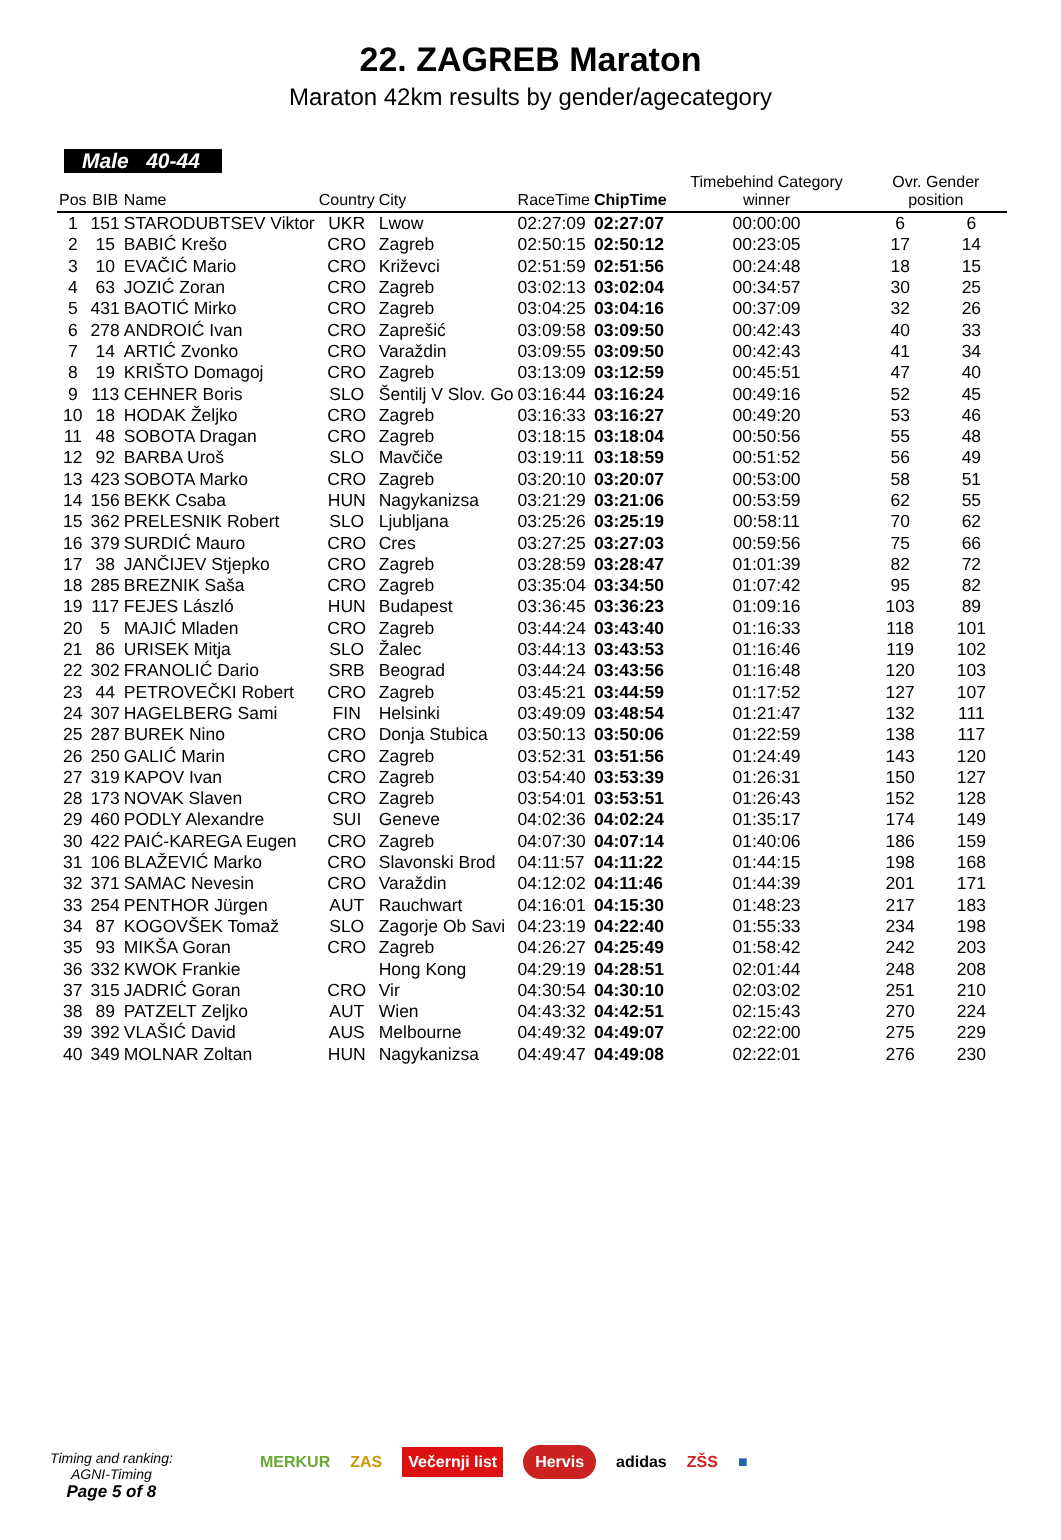22. ZAGREB Maraton
Maraton 42km results by gender/agecategory
Male 40-44
| Pos | BIB | Name | Country | City | RaceTime | ChipTime | Timebehind Category winner | Ovr. Gender position | |
| --- | --- | --- | --- | --- | --- | --- | --- | --- | --- |
| 1 | 151 | STARODUBTSEV Viktor | UKR | Lwow | 02:27:09 | 02:27:07 | 00:00:00 | 6 | 6 |
| 2 | 15 | BABIĆ Krešo | CRO | Zagreb | 02:50:15 | 02:50:12 | 00:23:05 | 17 | 14 |
| 3 | 10 | EVAČIĆ Mario | CRO | Križevci | 02:51:59 | 02:51:56 | 00:24:48 | 18 | 15 |
| 4 | 63 | JOZIĆ Zoran | CRO | Zagreb | 03:02:13 | 03:02:04 | 00:34:57 | 30 | 25 |
| 5 | 431 | BAOTIĆ Mirko | CRO | Zagreb | 03:04:25 | 03:04:16 | 00:37:09 | 32 | 26 |
| 6 | 278 | ANDROIĆ Ivan | CRO | Zaprešić | 03:09:58 | 03:09:50 | 00:42:43 | 40 | 33 |
| 7 | 14 | ARTIĆ Zvonko | CRO | Varaždin | 03:09:55 | 03:09:50 | 00:42:43 | 41 | 34 |
| 8 | 19 | KRIŠTO Domagoj | CRO | Zagreb | 03:13:09 | 03:12:59 | 00:45:51 | 47 | 40 |
| 9 | 113 | CEHNER Boris | SLO | Šentilj V Slov. Go | 03:16:44 | 03:16:24 | 00:49:16 | 52 | 45 |
| 10 | 18 | HODAK Željko | CRO | Zagreb | 03:16:33 | 03:16:27 | 00:49:20 | 53 | 46 |
| 11 | 48 | SOBOTA Dragan | CRO | Zagreb | 03:18:15 | 03:18:04 | 00:50:56 | 55 | 48 |
| 12 | 92 | BARBA Uroš | SLO | Mavčiče | 03:19:11 | 03:18:59 | 00:51:52 | 56 | 49 |
| 13 | 423 | SOBOTA Marko | CRO | Zagreb | 03:20:10 | 03:20:07 | 00:53:00 | 58 | 51 |
| 14 | 156 | BEKK Csaba | HUN | Nagykanizsa | 03:21:29 | 03:21:06 | 00:53:59 | 62 | 55 |
| 15 | 362 | PRELESNIK Robert | SLO | Ljubljana | 03:25:26 | 03:25:19 | 00:58:11 | 70 | 62 |
| 16 | 379 | SURDIĆ Mauro | CRO | Cres | 03:27:25 | 03:27:03 | 00:59:56 | 75 | 66 |
| 17 | 38 | JANČIJEV Stjepko | CRO | Zagreb | 03:28:59 | 03:28:47 | 01:01:39 | 82 | 72 |
| 18 | 285 | BREZNIK Saša | CRO | Zagreb | 03:35:04 | 03:34:50 | 01:07:42 | 95 | 82 |
| 19 | 117 | FEJES László | HUN | Budapest | 03:36:45 | 03:36:23 | 01:09:16 | 103 | 89 |
| 20 | 5 | MAJIĆ Mladen | CRO | Zagreb | 03:44:24 | 03:43:40 | 01:16:33 | 118 | 101 |
| 21 | 86 | URISEK Mitja | SLO | Žalec | 03:44:13 | 03:43:53 | 01:16:46 | 119 | 102 |
| 22 | 302 | FRANOLIĆ Dario | SRB | Beograd | 03:44:24 | 03:43:56 | 01:16:48 | 120 | 103 |
| 23 | 44 | PETROVEČKI Robert | CRO | Zagreb | 03:45:21 | 03:44:59 | 01:17:52 | 127 | 107 |
| 24 | 307 | HAGELBERG Sami | FIN | Helsinki | 03:49:09 | 03:48:54 | 01:21:47 | 132 | 111 |
| 25 | 287 | BUREK Nino | CRO | Donja Stubica | 03:50:13 | 03:50:06 | 01:22:59 | 138 | 117 |
| 26 | 250 | GALIĆ Marin | CRO | Zagreb | 03:52:31 | 03:51:56 | 01:24:49 | 143 | 120 |
| 27 | 319 | KAPOV Ivan | CRO | Zagreb | 03:54:40 | 03:53:39 | 01:26:31 | 150 | 127 |
| 28 | 173 | NOVAK Slaven | CRO | Zagreb | 03:54:01 | 03:53:51 | 01:26:43 | 152 | 128 |
| 29 | 460 | PODLY Alexandre | SUI | Geneve | 04:02:36 | 04:02:24 | 01:35:17 | 174 | 149 |
| 30 | 422 | PAIĆ-KAREGA Eugen | CRO | Zagreb | 04:07:30 | 04:07:14 | 01:40:06 | 186 | 159 |
| 31 | 106 | BLAŽEVIĆ Marko | CRO | Slavonski Brod | 04:11:57 | 04:11:22 | 01:44:15 | 198 | 168 |
| 32 | 371 | SAMAC Nevesin | CRO | Varaždin | 04:12:02 | 04:11:46 | 01:44:39 | 201 | 171 |
| 33 | 254 | PENTHOR Jürgen | AUT | Rauchwart | 04:16:01 | 04:15:30 | 01:48:23 | 217 | 183 |
| 34 | 87 | KOGOVŠEK Tomaž | SLO | Zagorje Ob Savi | 04:23:19 | 04:22:40 | 01:55:33 | 234 | 198 |
| 35 | 93 | MIKŠA Goran | CRO | Zagreb | 04:26:27 | 04:25:49 | 01:58:42 | 242 | 203 |
| 36 | 332 | KWOK Frankie | | Hong Kong | 04:29:19 | 04:28:51 | 02:01:44 | 248 | 208 |
| 37 | 315 | JADRIĆ Goran | CRO | Vir | 04:30:54 | 04:30:10 | 02:03:02 | 251 | 210 |
| 38 | 89 | PATZELT Zeljko | AUT | Wien | 04:43:32 | 04:42:51 | 02:15:43 | 270 | 224 |
| 39 | 392 | VLAŠIĆ David | AUS | Melbourne | 04:49:32 | 04:49:07 | 02:22:00 | 275 | 229 |
| 40 | 349 | MOLNAR Zoltan | HUN | Nagykanizsa | 04:49:47 | 04:49:08 | 02:22:01 | 276 | 230 |
Timing and ranking:
AGNI-Timing
Page 5 of 8
MERKUR ZAS Večernji list Hervis adidas ZŠS ■